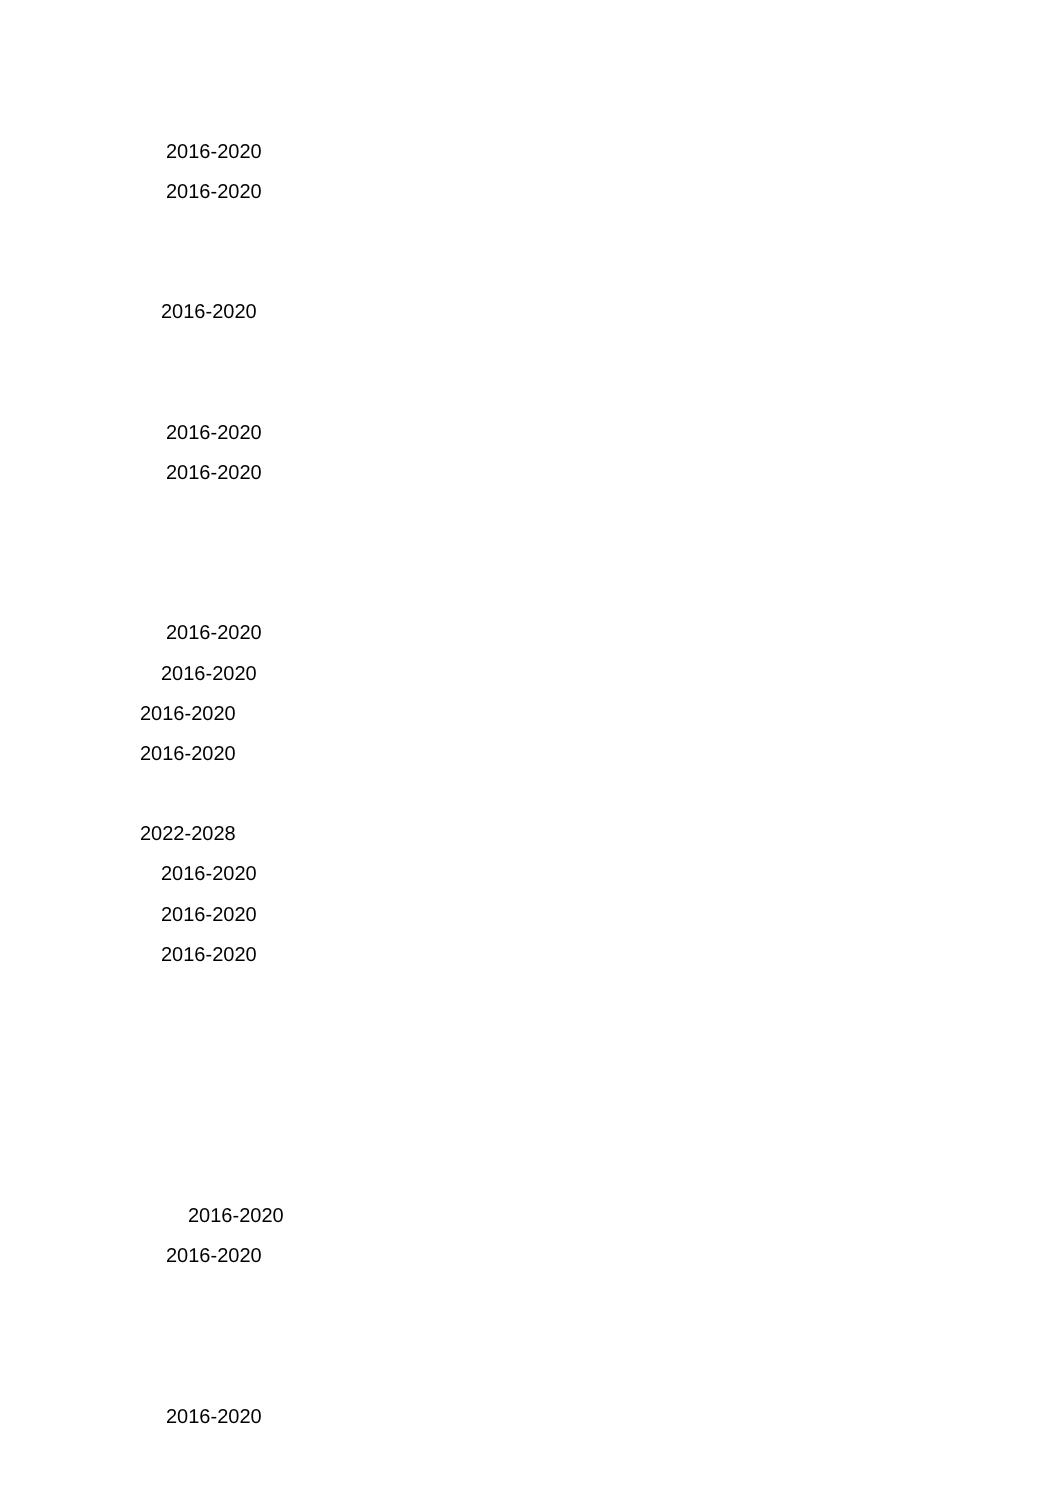2016-2020
2016-2020
2016-2020
2016-2020
2016-2020
2016-2020
2016-2020
2016-2020
2016-2020
2022-2028
2016-2020
2016-2020
2016-2020
2016-2020
2016-2020
2016-2020